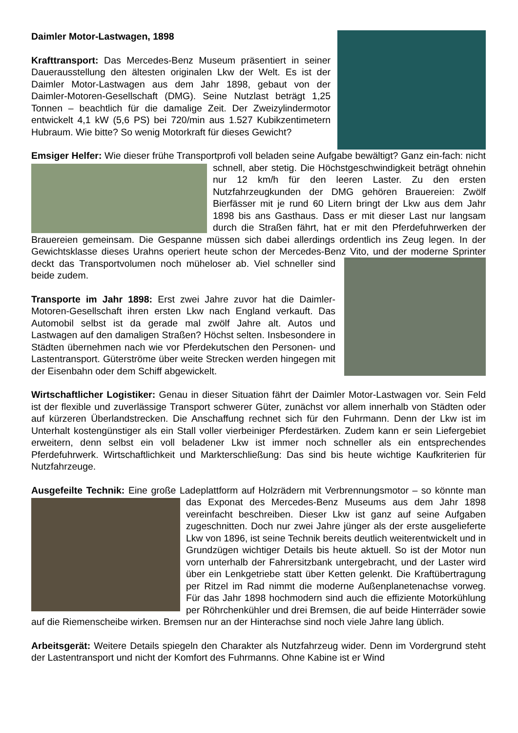Daimler Motor-Lastwagen, 1898
Krafttransport: Das Mercedes-Benz Museum präsentiert in seiner Dauerausstellung den ältesten originalen Lkw der Welt. Es ist der Daimler Motor-Lastwagen aus dem Jahr 1898, gebaut von der Daimler-Motoren-Gesellschaft (DMG). Seine Nutzlast beträgt 1,25 Tonnen – beachtlich für die damalige Zeit. Der Zweizylindermotor entwickelt 4,1 kW (5,6 PS) bei 720/min aus 1.527 Kubikzentimetern Hubraum. Wie bitte? So wenig Motorkraft für dieses Gewicht?
Emsiger Helfer: Wie dieser frühe Transportprofi voll beladen seine Aufgabe bewältigt? Ganz ein- fach: nicht schnell, aber stetig. Die Höchstgeschwindigkeit beträgt ohnehin nur 12 km/h für den leeren Laster. Zu den ersten Nutzfahrzeugkunden der DMG gehören Brauereien: Zwölf Bierfässer mit je rund 60 Litern bringt der Lkw aus dem Jahr 1898 bis ans Gasthaus. Dass er mit dieser Last nur langsam durch die Straßen fährt, hat er mit den Pferdefuhrwerken der Brauereien gemeinsam. Die Gespanne müssen sich dabei allerdings ordentlich ins Zeug legen. In der Gewichtsklasse dieses Urahns operiert heute schon der Mercedes-Benz Vito, und der moderne Sprinter deckt das Transportvolumen noch müheloser ab. Viel schneller sind beide zudem.
Transporte im Jahr 1898: Erst zwei Jahre zuvor hat die Daimler-Motoren-Gesellschaft ihren ersten Lkw nach England verkauft. Das Automobil selbst ist da gerade mal zwölf Jahre alt. Autos und Lastwagen auf den damaligen Straßen? Höchst selten. Insbesondere in Städten übernehmen nach wie vor Pferdekutschen den Personen- und Lastentransport. Güterströme über weite Strecken werden hingegen mit der Eisenbahn oder dem Schiff abgewickelt.
Wirtschaftlicher Logistiker: Genau in dieser Situation fährt der Daimler Motor-Lastwagen vor. Sein Feld ist der flexible und zuverlässige Transport schwerer Güter, zunächst vor allem innerhalb von Städten oder auf kürzeren Überlandstrecken. Die Anschaffung rechnet sich für den Fuhrmann. Denn der Lkw ist im Unterhalt kostengünstiger als ein Stall voller vierbeiniger Pferdestärken. Zudem kann er sein Liefergebiet erweitern, denn selbst ein voll beladener Lkw ist immer noch schneller als ein entsprechendes Pferdefuhrwerk. Wirtschaftlichkeit und Markterschließung: Das sind bis heute wichtige Kaufkriterien für Nutzfahrzeuge.
Ausgefeilte Technik: Eine große Ladeplattform auf Holzrädern mit Verbrennungsmotor – so könnte man das Exponat des Mercedes-Benz Museums aus dem Jahr 1898 vereinfacht beschreiben. Dieser Lkw ist ganz auf seine Aufgaben zugeschnitten. Doch nur zwei Jahre jünger als der erste ausgelieferte Lkw von 1896, ist seine Technik bereits deutlich weiterentwickelt und in Grundzügen wichtiger Details bis heute aktuell. So ist der Motor nun vorn unterhalb der Fahrersitzbank untergebracht, und der Laster wird über ein Lenkgetriebe statt über Ketten gelenkt. Die Kraftübertragung per Ritzel im Rad nimmt die moderne Außenplanetenachse vorweg. Für das Jahr 1898 hochmodern sind auch die effiziente Motorkühlung per Röhrchenkühler und drei Bremsen, die auf beide Hinterräder sowie auf die Riemenscheibe wirken. Bremsen nur an der Hinterachse sind noch viele Jahre lang üblich.
Arbeitsgerät: Weitere Details spiegeln den Charakter als Nutzfahrzeug wider. Denn im Vordergrund steht der Lastentransport und nicht der Komfort des Fuhrmanns. Ohne Kabine ist er Wind